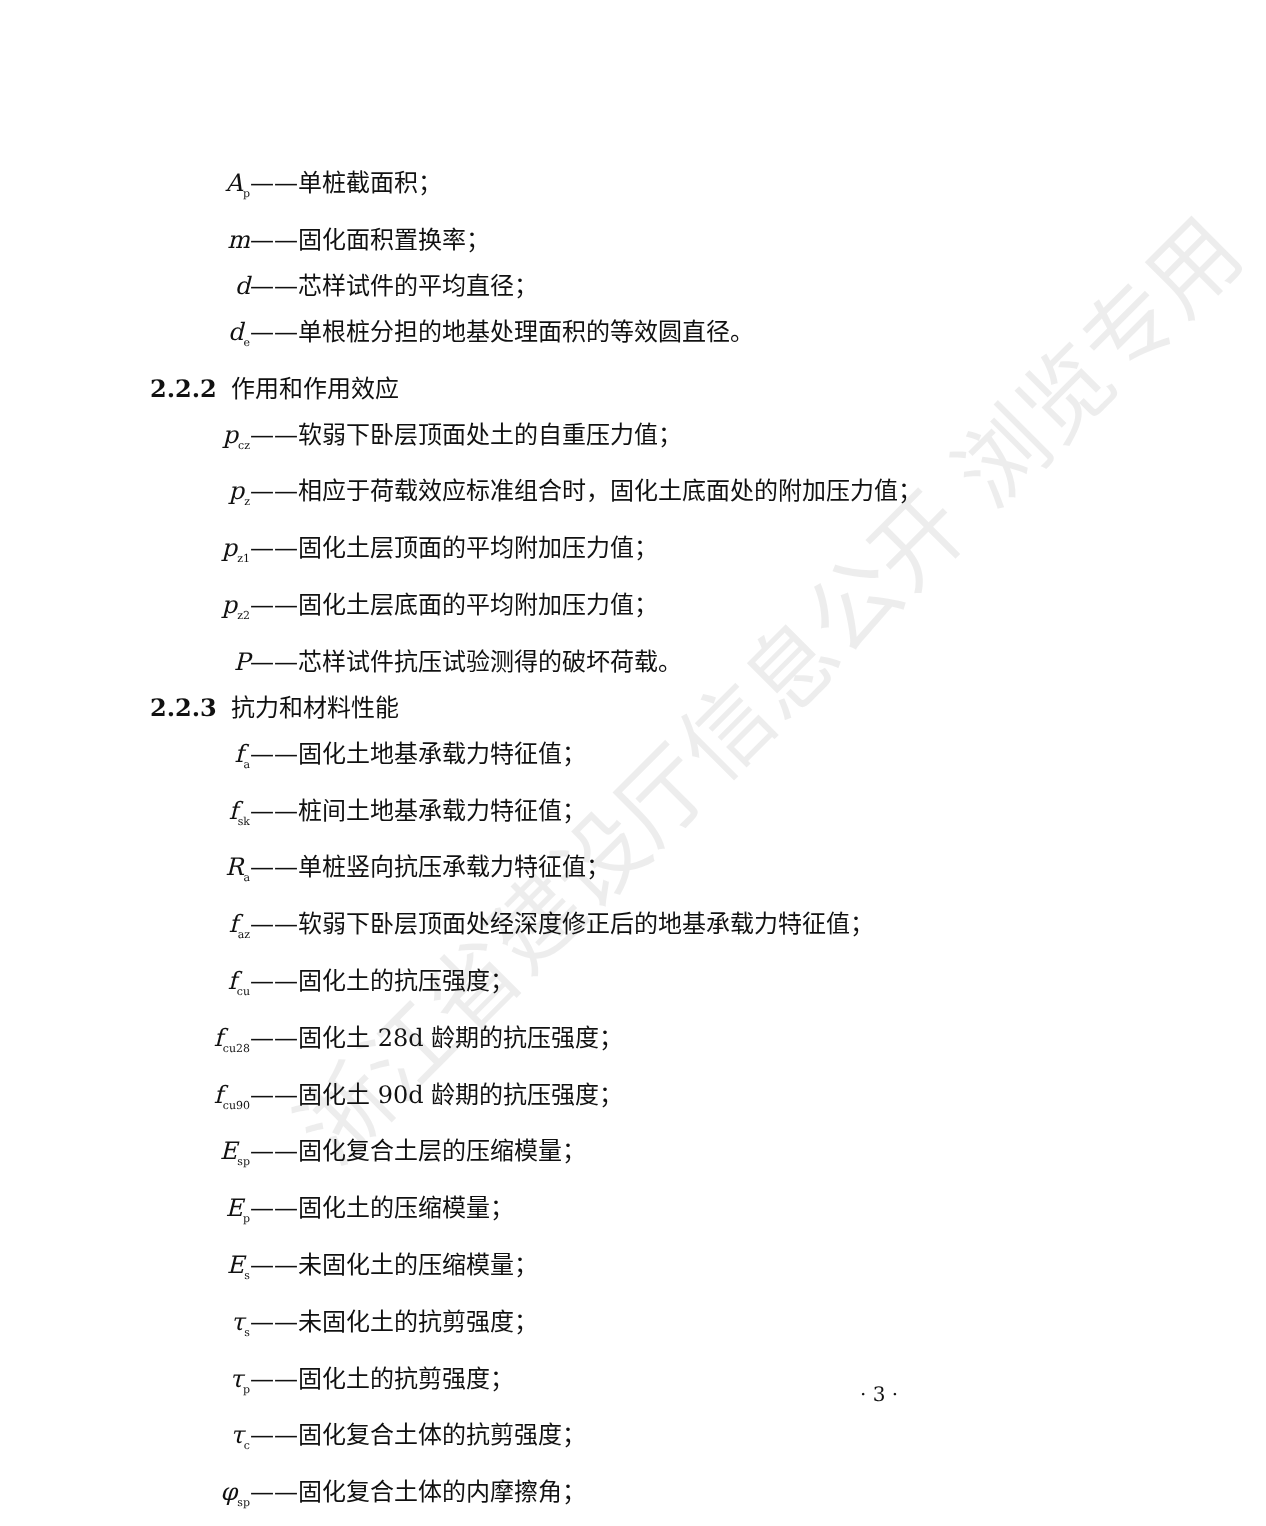浙江省建设厅信息公开 浏览专用
A<sub>p</sub> ——单桩截面积；
m ——固化面积置换率；
d ——芯样试件的平均直径；
d<sub>e</sub> ——单根桩分担的地基处理面积的等效圆直径。
2.2.2 作用和作用效应
p<sub>cz</sub> ——软弱下卧层顶面处土的自重压力值；
p<sub>z</sub> ——相应于荷载效应标准组合时，固化土底面处的附加压力值；
p<sub>z1</sub> ——固化土层顶面的平均附加压力值；
p<sub>z2</sub> ——固化土层底面的平均附加压力值；
P ——芯样试件抗压试验测得的破坏荷载。
2.2.3 抗力和材料性能
f<sub>a</sub> ——固化土地基承载力特征值；
f<sub>sk</sub> ——桩间土地基承载力特征值；
R<sub>a</sub> ——单桩竖向抗压承载力特征值；
f<sub>az</sub> ——软弱下卧层顶面处经深度修正后的地基承载力特征值；
f<sub>cu</sub> ——固化土的抗压强度；
f<sub>cu28</sub> ——固化土 28d 龄期的抗压强度；
f<sub>cu90</sub> ——固化土 90d 龄期的抗压强度；
E<sub>sp</sub> ——固化复合土层的压缩模量；
E<sub>p</sub> ——固化土的压缩模量；
E<sub>s</sub> ——未固化土的压缩模量；
τ<sub>s</sub> ——未固化土的抗剪强度；
τ<sub>p</sub> ——固化土的抗剪强度；
τ<sub>c</sub> ——固化复合土体的抗剪强度；
φ<sub>sp</sub> ——固化复合土体的内摩擦角；
· 3 ·